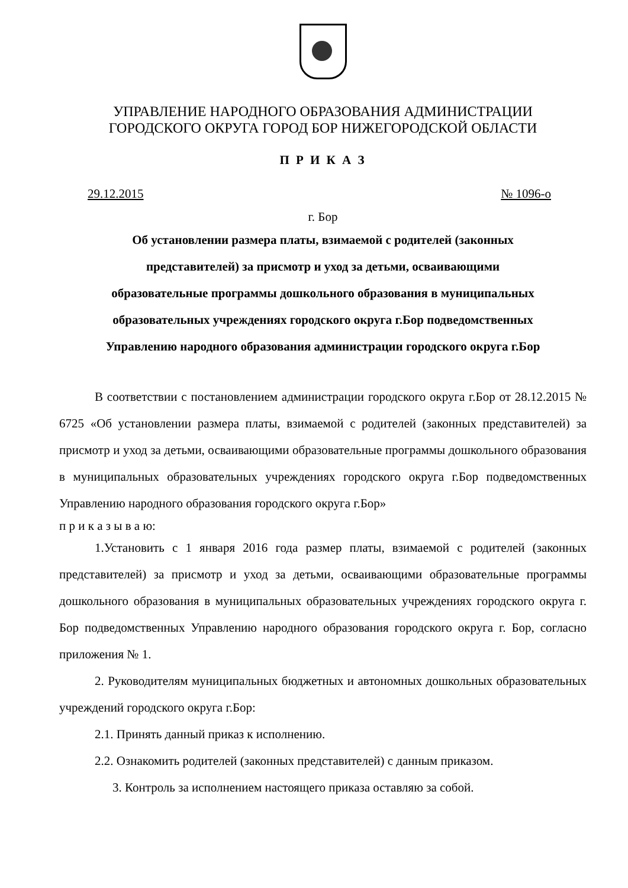УПРАВЛЕНИЕ НАРОДНОГО ОБРАЗОВАНИЯ АДМИНИСТРАЦИИ
ГОРОДСКОГО ОКРУГА ГОРОД БОР НИЖЕГОРОДСКОЙ ОБЛАСТИ
П Р И К А З
29.12.2015 № 1096-о
г. Бор
Об установлении размера платы, взимаемой с родителей (законных
представителей) за присмотр и уход за детьми, осваивающими
образовательные программы дошкольного образования в муниципальных
образовательных учреждениях городского округа г.Бор подведомственных
Управлению народного образования администрации городского округа г.Бор
В соответствии с постановлением администрации городского округа г.Бор от 28.12.2015 № 6725 «Об установлении размера платы, взимаемой с родителей (законных представителей) за присмотр и уход за детьми, осваивающими образовательные программы дошкольного образования в муниципальных образовательных учреждениях городского округа г.Бор подведомственных Управлению народного образования городского округа г.Бор»
п р и к а з ы в а ю:
1.Установить с 1 января 2016 года размер платы, взимаемой с родителей (законных представителей) за присмотр и уход за детьми, осваивающими образовательные программы дошкольного образования в муниципальных образовательных учреждениях городского округа г. Бор подведомственных Управлению народного образования городского округа г. Бор, согласно приложения № 1.
2. Руководителям муниципальных бюджетных и автономных дошкольных образовательных учреждений городского округа г.Бор:
2.1. Принять данный приказ к исполнению.
2.2. Ознакомить родителей (законных представителей) с данным приказом.
3. Контроль за исполнением настоящего приказа оставляю за собой.